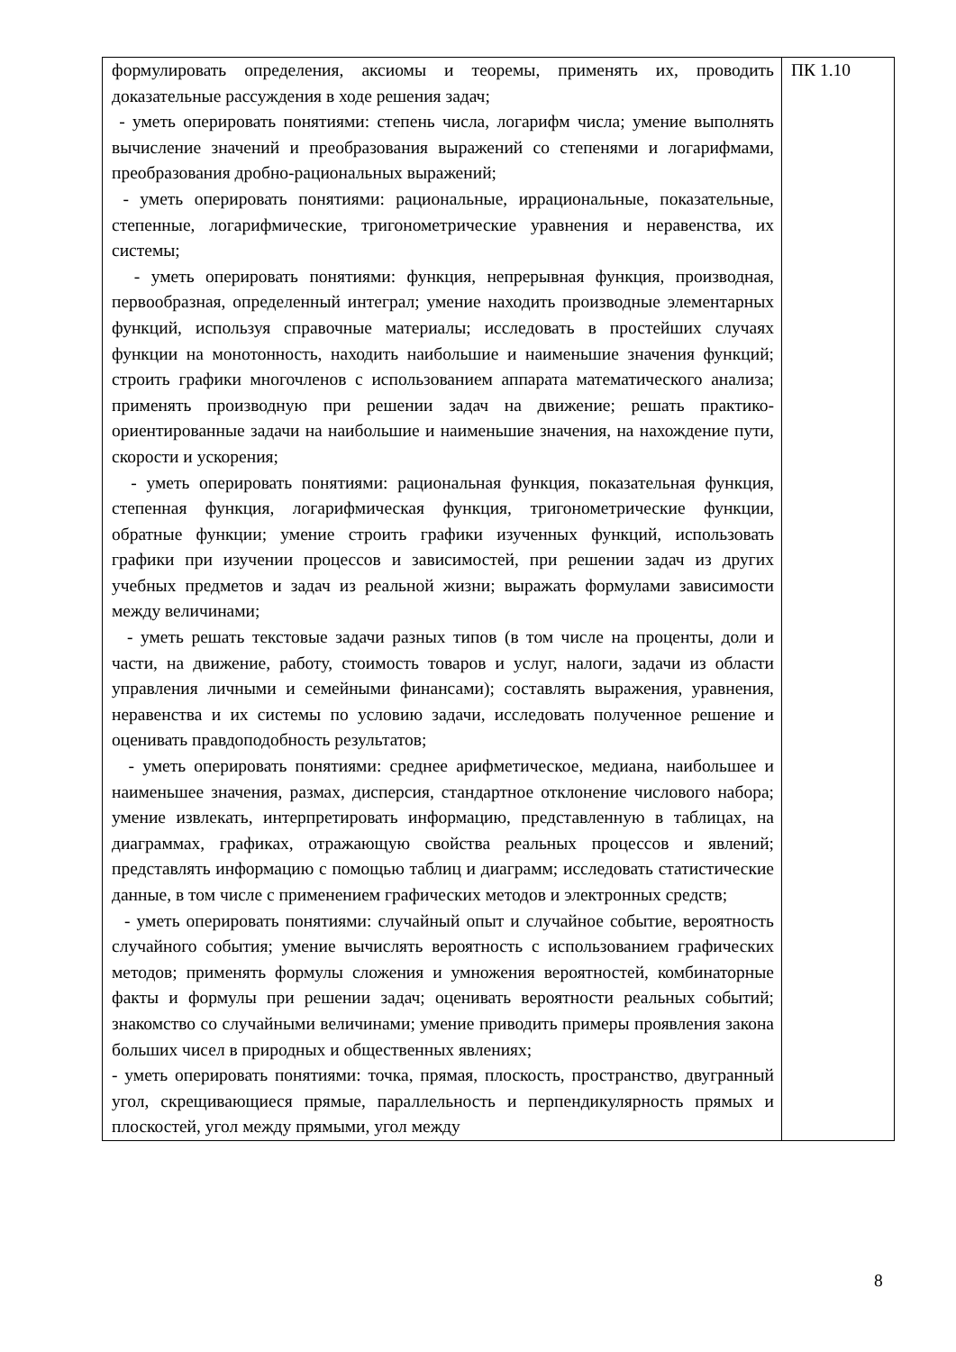| формулировать определения, аксиомы и теоремы, применять их, проводить доказательные рассуждения в ходе решения задач; - уметь оперировать понятиями: степень числа, логарифм числа; умение выполнять вычисление значений и преобразования выражений со степенями и логарифмами, преобразования дробно-рациональных выражений; - уметь оперировать понятиями: рациональные, иррациональные, показательные, степенные, логарифмические, тригонометрические уравнения и неравенства, их системы; - уметь оперировать понятиями: функция, непрерывная функция, производная, первообразная, определенный интеграл; умение находить производные элементарных функций, используя справочные материалы; исследовать в простейших случаях функции на монотонность, находить наибольшие и наименьшие значения функций; строить графики многочленов с использованием аппарата математического анализа; применять производную при решении задач на движение; решать практико-ориентированные задачи на наибольшие и наименьшие значения, на нахождение пути, скорости и ускорения; - уметь оперировать понятиями: рациональная функция, показательная функция, степенная функция, логарифмическая функция, тригонометрические функции, обратные функции; умение строить графики изученных функций, использовать графики при изучении процессов и зависимостей, при решении задач из других учебных предметов и задач из реальной жизни; выражать формулами зависимости между величинами; - уметь решать текстовые задачи разных типов (в том числе на проценты, доли и части, на движение, работу, стоимость товаров и услуг, налоги, задачи из области управления личными и семейными финансами); составлять выражения, уравнения, неравенства и их системы по условию задачи, исследовать полученное решение и оценивать правдоподобность результатов; - уметь оперировать понятиями: среднее арифметическое, медиана, наибольшее и наименьшее значения, размах, дисперсия, стандартное отклонение числового набора; умение извлекать, интерпретировать информацию, представленную в таблицах, на диаграммах, графиках, отражающую свойства реальных процессов и явлений; представлять информацию с помощью таблиц и диаграмм; исследовать статистические данные, в том числе с применением графических методов и электронных средств; - уметь оперировать понятиями: случайный опыт и случайное событие, вероятность случайного события; умение вычислять вероятность с использованием графических методов; применять формулы сложения и умножения вероятностей, комбинаторные факты и формулы при решении задач; оценивать вероятности реальных событий; знакомство со случайными величинами; умение приводить примеры проявления закона больших чисел в природных и общественных явлениях; - уметь оперировать понятиями: точка, прямая, плоскость, пространство, двугранный угол, скрещивающиеся прямые, параллельность и перпендикулярность прямых и плоскостей, угол между прямыми, угол между | ПК 1.10 |
8